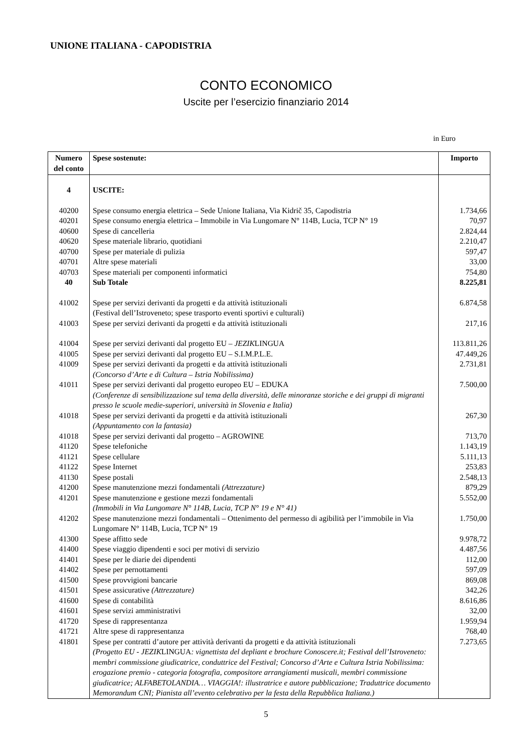UNIONE ITALIANA - CAPODISTRIA
CONTO ECONOMICO
Uscite per l’esercizio finanziario 2014
in Euro
| Numero del conto | Spese sostenute: | Importo |
| --- | --- | --- |
| 4 | USCITE: | |
| 40200 | Spese consumo energia elettrica – Sede Unione Italiana, Via Kidrič 35, Capodistria | 1.734,66 |
| 40201 | Spese consumo energia elettrica – Immobile in Via Lungomare N° 114B, Lucia, TCP N° 19 | 70,97 |
| 40600 | Spese di cancelleria | 2.824,44 |
| 40620 | Spese materiale librario, quotidiani | 2.210,47 |
| 40700 | Spese per materiale di pulizia | 597,47 |
| 40701 | Altre spese materiali | 33,00 |
| 40703 | Spese materiali per componenti informatici | 754,80 |
| 40 | Sub Totale | 8.225,81 |
| 41002 | Spese per servizi derivanti da progetti e da attività istituzionali (Festival dell’Istroveneto; spese trasporto eventi sportivi e culturali) | 6.874,58 |
| 41003 | Spese per servizi derivanti da progetti e da attività istituzionali | 217,16 |
| 41004 | Spese per servizi derivanti dal progetto EU – JEZIK LINGUA | 113.811,26 |
| 41005 | Spese per servizi derivanti dal progetto EU – S.I.M.P.L.E. | 47.449,26 |
| 41009 | Spese per servizi derivanti da progetti e da attività istituzionali (Concorso d’Arte e di Cultura – Istria Nobilissima) | 2.731,81 |
| 41011 | Spese per servizi derivanti dal progetto europeo EU – EDUKA (Conferenze di sensibilizzazione sul tema della diversità, delle minoranze storiche e dei gruppi di migranti presso le scuole medie-superiori, università in Slovenia e Italia) | 7.500,00 |
| 41018 | Spese per servizi derivanti da progetti e da attività istituzionali (Appuntamento con la fantasia) | 267,30 |
| 41018 | Spese per servizi derivanti dal progetto – AGROWINE | 713,70 |
| 41120 | Spese telefoniche | 1.143,19 |
| 41121 | Spese cellulare | 5.111,13 |
| 41122 | Spese Internet | 253,83 |
| 41130 | Spese postali | 2.548,13 |
| 41200 | Spese manutenzione mezzi fondamentali (Attrezzature) | 879,29 |
| 41201 | Spese manutenzione e gestione mezzi fondamentali (Immobili in Via Lungomare N° 114B, Lucia, TCP N° 19 e N° 41) | 5.552,00 |
| 41202 | Spese manutenzione mezzi fondamentali – Ottenimento del permesso di agibilità per l’immobile in Via Lungomare N° 114B, Lucia, TCP N° 19 | 1.750,00 |
| 41300 | Spese affitto sede | 9.978,72 |
| 41400 | Spese viaggio dipendenti e soci per motivi di servizio | 4.487,56 |
| 41401 | Spese per le diarie dei dipendenti | 112,00 |
| 41402 | Spese per pernottamenti | 597,09 |
| 41500 | Spese provvigioni bancarie | 869,08 |
| 41501 | Spese assicurative (Attrezzature) | 342,26 |
| 41600 | Spese di contabilità | 8.616,86 |
| 41601 | Spese servizi amministrativi | 32,00 |
| 41720 | Spese di rappresentanza | 1.959,94 |
| 41721 | Altre spese di rappresentanza | 768,40 |
| 41801 | Spese per contratti d’autore per attività derivanti da progetti e da attività istituzionali (Progetto EU - JEZIK LINGUA : vignettista del depliant e brochure Conoscere.it; Festival dell’Istroveneto: membri commissione giudicatrice, conduttrice del Festival; Concorso d’Arte e Cultura Istria Nobilissima: erogazione premio - categoria fotografia, compositore arrangiamenti musicali, membri commissione giudicatrice; ALFABETOLANDIA… VIAGGIA!: illustratrice e autore pubblicazione; Traduttrice documento Memorandum CNI; Pianista all’evento celebrativo per la festa della Repubblica Italiana.) | 7.273,65 |
5